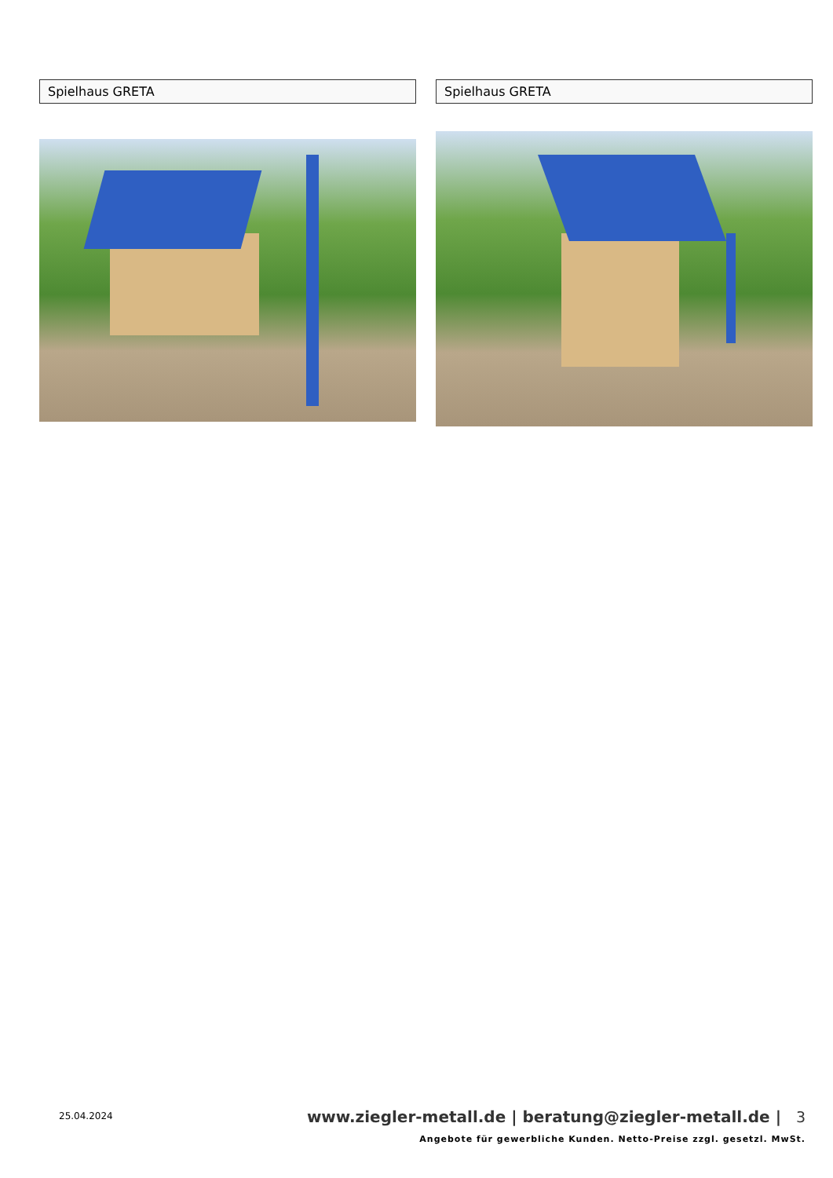Spielhaus GRETA Spielhaus GRETA
25.04.2024
www.ziegler-metall.de | beratung@ziegler-metall.de | 3
Angebote für gewerbliche Kunden. Netto-Preise zzgl. gesetzl. MwSt.